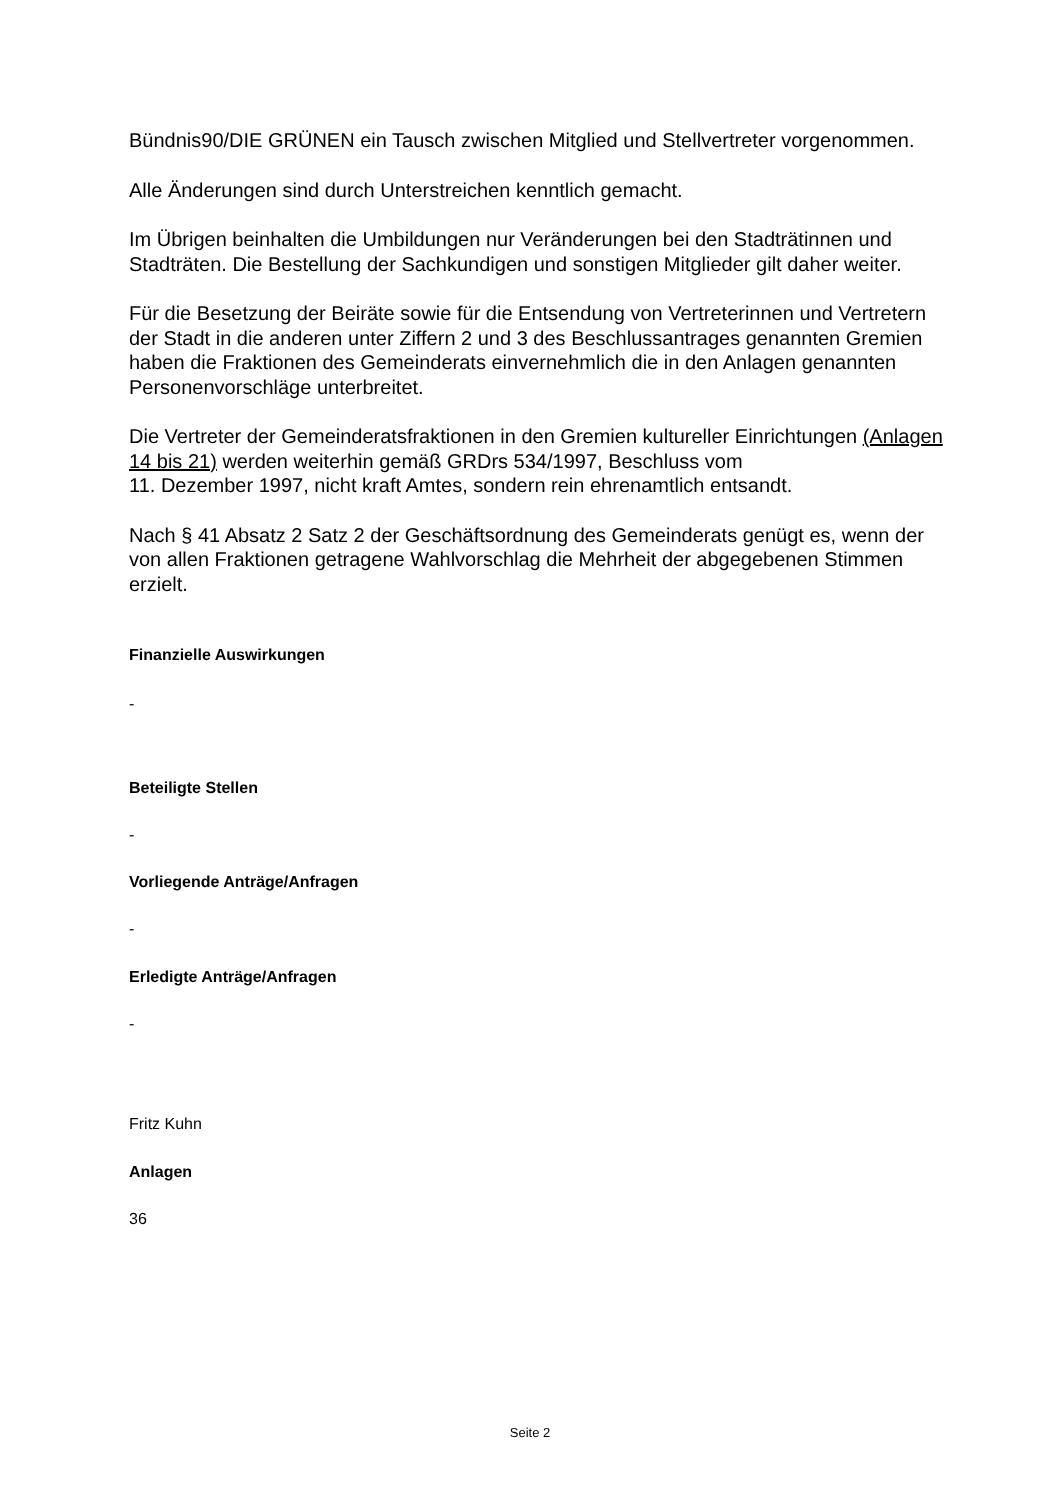Bündnis90/DIE GRÜNEN ein Tausch zwischen Mitglied und Stellvertreter vorgenommen.
Alle Änderungen sind durch Unterstreichen kenntlich gemacht.
Im Übrigen beinhalten die Umbildungen nur Veränderungen bei den Stadträtinnen und Stadträten. Die Bestellung der Sachkundigen und sonstigen Mitglieder gilt daher weiter.
Für die Besetzung der Beiräte sowie für die Entsendung von Vertreterinnen und Vertretern der Stadt in die anderen unter Ziffern 2 und 3 des Beschlussantrages genannten Gremien haben die Fraktionen des Gemeinderats einvernehmlich die in den Anlagen genannten Personenvorschläge unterbreitet.
Die Vertreter der Gemeinderatsfraktionen in den Gremien kultureller Einrichtungen (Anlagen 14 bis 21) werden weiterhin gemäß GRDrs 534/1997, Beschluss vom
11. Dezember 1997, nicht kraft Amtes, sondern rein ehrenamtlich entsandt.
Nach § 41 Absatz 2 Satz 2 der Geschäftsordnung des Gemeinderats genügt es, wenn der von allen Fraktionen getragene Wahlvorschlag die Mehrheit der abgegebenen Stimmen erzielt.
Finanzielle Auswirkungen
-
Beteiligte Stellen
-
Vorliegende Anträge/Anfragen
-
Erledigte Anträge/Anfragen
-
Fritz Kuhn
Anlagen
36
Seite 2